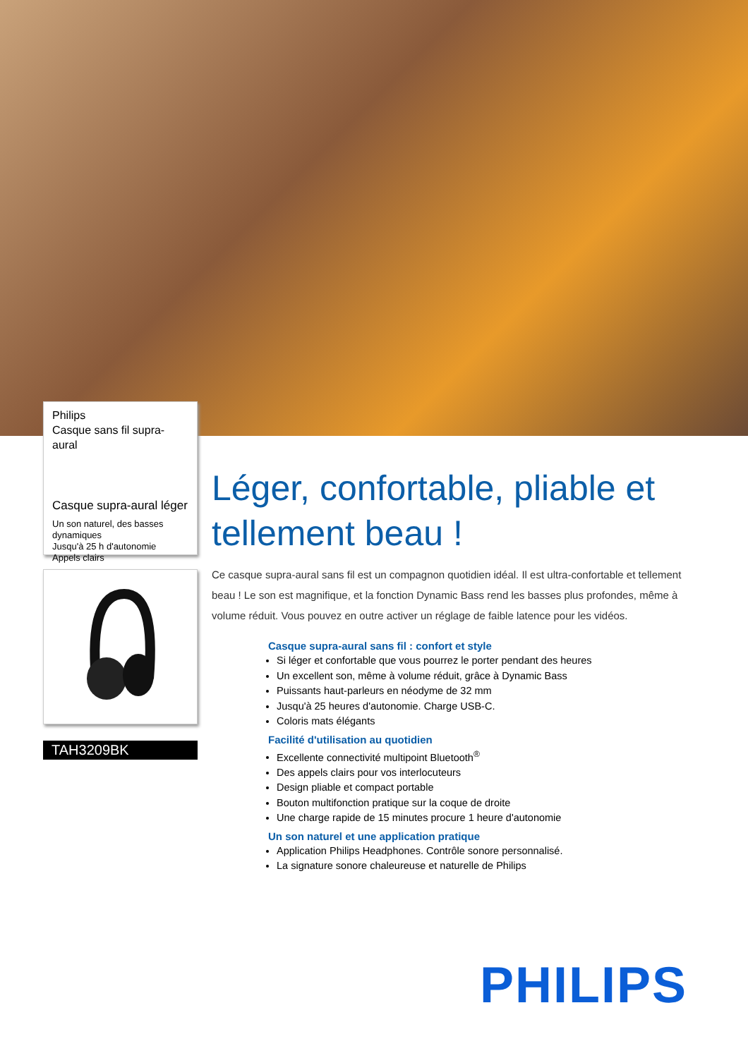Philips
Casque sans fil supra-aural
Casque supra-aural léger
Un son naturel, des basses dynamiques
Jusqu'à 25 h d'autonomie
Appels clairs
TAH3209BK
Léger, confortable, pliable et tellement beau !
Ce casque supra-aural sans fil est un compagnon quotidien idéal. Il est ultra-confortable et tellement beau ! Le son est magnifique, et la fonction Dynamic Bass rend les basses plus profondes, même à volume réduit. Vous pouvez en outre activer un réglage de faible latence pour les vidéos.
Casque supra-aural sans fil : confort et style
Si léger et confortable que vous pourrez le porter pendant des heures
Un excellent son, même à volume réduit, grâce à Dynamic Bass
Puissants haut-parleurs en néodyme de 32 mm
Jusqu'à 25 heures d'autonomie. Charge USB-C.
Coloris mats élégants
Facilité d'utilisation au quotidien
Excellente connectivité multipoint Bluetooth<sup>®</sup>
Des appels clairs pour vos interlocuteurs
Design pliable et compact portable
Bouton multifonction pratique sur la coque de droite
Une charge rapide de 15 minutes procure 1 heure d'autonomie
Un son naturel et une application pratique
Application Philips Headphones. Contrôle sonore personnalisé.
La signature sonore chaleureuse et naturelle de Philips
PHILIPS